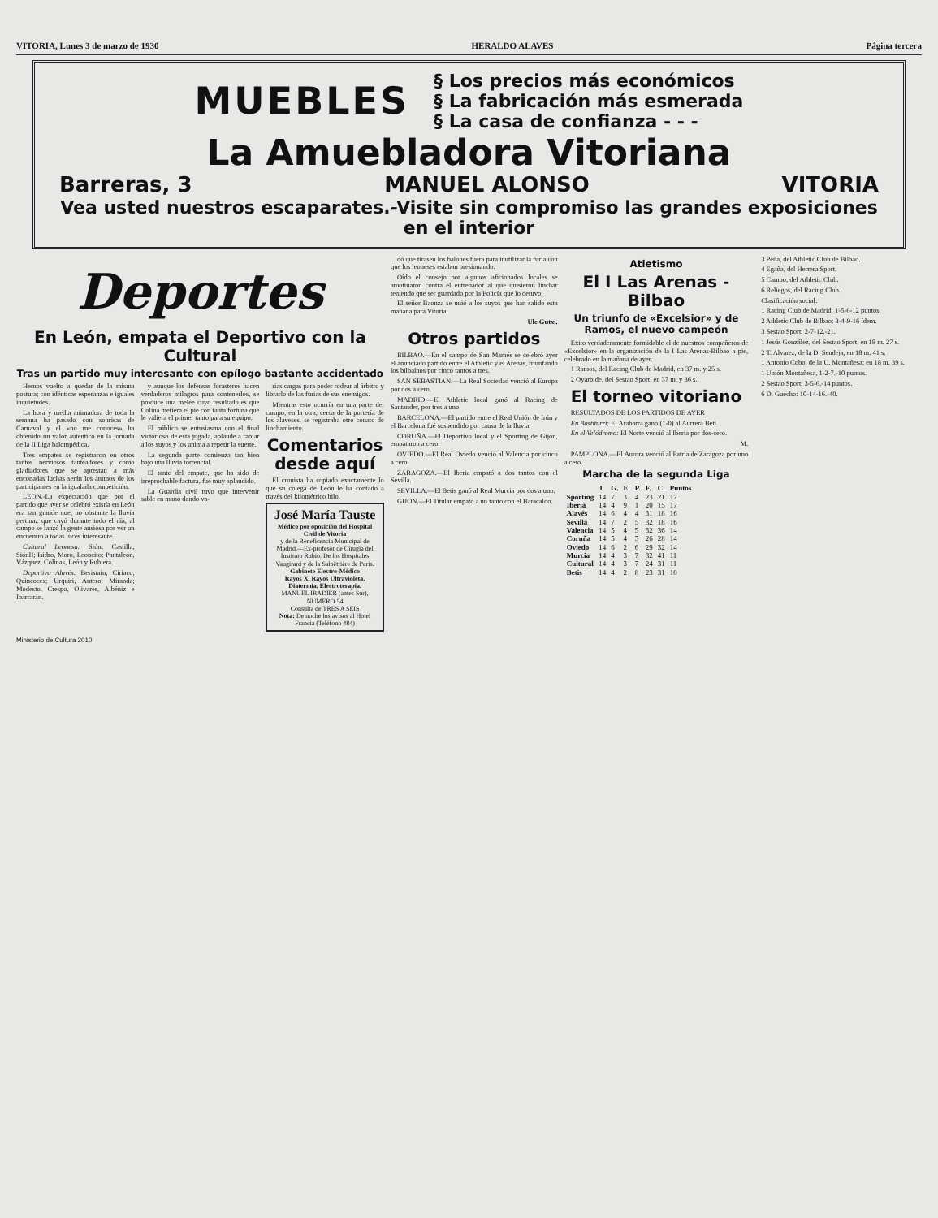VITORIA, Lunes 3 de marzo de 1930 HERALDO ALAVES Página tercera
MUEBLES
§ Los precios más económicos
§ La fabricación más esmerada
§ La casa de confianza - - -
La Amuebladora Vitoriana
Barreras, 3 MANUEL ALONSO VITORIA
Vea usted nuestros escaparates.-Visite sin compromiso las grandes exposiciones en el interior
Deportes
En León, empata el Deportivo con la Cultural
Tras un partido muy interesante con epílogo bastante accidentado
Hemos vuelto a quedar de la misma postura; con idénticas esperanzas e iguales inquietudes.
La hora y media animadora de toda la semana ha pasado con sonrisas de Carnaval y el «no me conoces» ha obtenido un valor auténtico en la jornada de la II Liga balompédica.
Tres empates se registraron en otros tantos nerviosos tanteadores y como gladiadores que se aprestan a más enconadas luchas serán los ánimos de los participantes en la igualada competición.
LEON.-La expectación que por el partido que ayer se celebró existía en León era tan grande que, no obstante la lluvia pertinaz que cayó durante todo el día, al campo se lanzó la gente ansiosa por ver un encuentro a todas luces interesante.
Cultural Leonesa: Sión; Castilla, SiónII; Isidro, Moro, Leoncito; Pantaleón, Vázquez, Colinas, León y Rubiera.
Deportivo Alavés: Beristain; Ciriaco, Quincoces; Urquiri, Antero, Miranda; Modesto, Crespo, Olivares, Albéniz e Ibarrarán.
y aunque los defensas forasteros hacen verdaderos milagros para contenerlos, se produce una melée cuyo resultado es que Colina metiera el pie con tanta fortuna que le valiera el primer tanto para su equipo.
El público se entusiasma con el final victorioso de esta jugada, aplaude a rabiar a los suyos y los anima a repetir la suerte.
La segunda parte comienza tan bien bajo una lluvia torrencial.
El tanto del empate, que ha sido de irreprochable factura, fué muy aplaudido.
La Guardia civil tuvo que intervenir sable en mano dando va-
rias cargas para poder rodear al árbitro y librarlo de las furias de sus enemigos.
Mientras esto ocurría en una parte del campo, en la otra, cerca de la portería de los alaveses, se registraba otro conato de linchamiento.
Comentarios desde aquí
El cronista ha copiado exactamente lo que su colega de León le ha contado a través del kilométrico hilo.
José María Tauste
Médico por oposición del Hospital Civil de Vitoria
y de la Beneficencia Municipal de Madrid.—Ex-profesor de Cirugía del Instituto Rubio. De los Hospitales Vaugirard y de la Salpêtrière de París.
Gabinete Electro-Médico
Rayos X, Rayos Ultravioleta, Diatermia, Electroterapia.
MANUEL IRADIER (antes Sur), NUMERO 54
Consulta de TRES A SEIS
Nota: De noche los avisos al Hotel Francia (Teléfono 484)
dó que tirasen los balones fuera para inutilizar la furia con que los leoneses estaban presionando.
Oído el consejo por algunos aficionados locales se amotinaron contra el entrenador al que quisieron linchar teniendo que ser guardado por la Policía que lo detuvo.
El señor Baonza se unió a los suyos que han salido esta mañana para Vitoria.
Ule Gutxi.
Otros partidos
BILBAO.—En el campo de San Mamés se celebró ayer el anunciado partido entre el Athletic y el Arenas, triunfando los bilbaínos por cinco tantos a tres.
SAN SEBASTIAN.—La Real Sociedad venció al Europa por dos a cero.
MADRID.—El Athletic local ganó al Racing de Santander, por tres a uno.
BARCELONA.—El partido entre el Real Unión de Irún y el Barcelona fué suspendido por causa de la lluvia.
CORUÑA.—El Deportivo local y el Sporting de Gijón, empataron a cero.
OVIEDO.—El Real Oviedo venció al Valencia por cinco a cero.
ZARAGOZA.—El Iberia empató a dos tantos con el Sevilla.
SEVILLA.—El Betis ganó al Real Murcia por dos a uno.
GIJON.—El Titular empató a un tanto con el Baracaldo.
Atletismo
El I Las Arenas - Bilbao
Un triunfo de «Excelsior» y de Ramos, el nuevo campeón
Exito verdaderamente formidable el de nuestros compañeros de «Excelsior» en la organización de la I Las Arenas-Bilbao a pie, celebrado en la mañana de ayer.
1 Ramos, del Racing Club de Madrid, en 37 m. y 25 s.
2 Oyarbide, del Sestao Sport, en 37 m. y 36 s.
El torneo vitoriano
RESULTADOS DE LOS PARTIDOS DE AYER
En Bastiturri: El Arabarra ganó (1-0) al Aurrerá Beti.
En el Velódromo: El Norte venció al Iberia por dos-cero.
M.
PAMPLONA.—El Aurora venció al Patria de Zaragoza por uno a cero.
Marcha de la segunda Liga
| | J. | G. | E. | P. | F. | C. | Puntos |
| --- | --- | --- | --- | --- | --- | --- | --- |
| Sporting | 14 | 7 | 3 | 4 | 23 | 21 | 17 |
| Iberia | 14 | 4 | 9 | 1 | 20 | 15 | 17 |
| Alavés | 14 | 6 | 4 | 4 | 31 | 18 | 16 |
| Sevilla | 14 | 7 | 2 | 5 | 32 | 18 | 16 |
| Valencia | 14 | 5 | 4 | 5 | 32 | 36 | 14 |
| Coruña | 14 | 5 | 4 | 5 | 26 | 28 | 14 |
| Oviedo | 14 | 6 | 2 | 6 | 29 | 32 | 14 |
| Murcia | 14 | 4 | 3 | 7 | 32 | 41 | 11 |
| Cultural | 14 | 4 | 3 | 7 | 24 | 31 | 11 |
| Betis | 14 | 4 | 2 | 8 | 23 | 31 | 10 |
3 Peña, del Athletic Club de Bilbao.
4 Egaña, del Herrera Sport.
5 Campo, del Athletic Club.
6 Reliegos, del Racing Club.
Clasificación social:
1 Racing Club de Madrid: 1-5-6-12 puntos.
2 Athletic Club de Bilbao: 3-4-9-16 ídem.
3 Sestao Sport: 2-7-12.-21.
1 Jesús González, del Sestao Sport, en 18 m. 27 s.
2 T. Alvarez, de la D. Sendeja, en 18 m. 41 s.
1 Antonio Cobo, de la U. Montañesa; en 18 m. 39 s.
1 Unión Montañesa, 1-2-7.-10 puntos.
2 Sestao Sport, 3-5-6.-14 puntos.
6 D. Guecho: 10-14-16.-40.
Ministerio de Cultura 2010